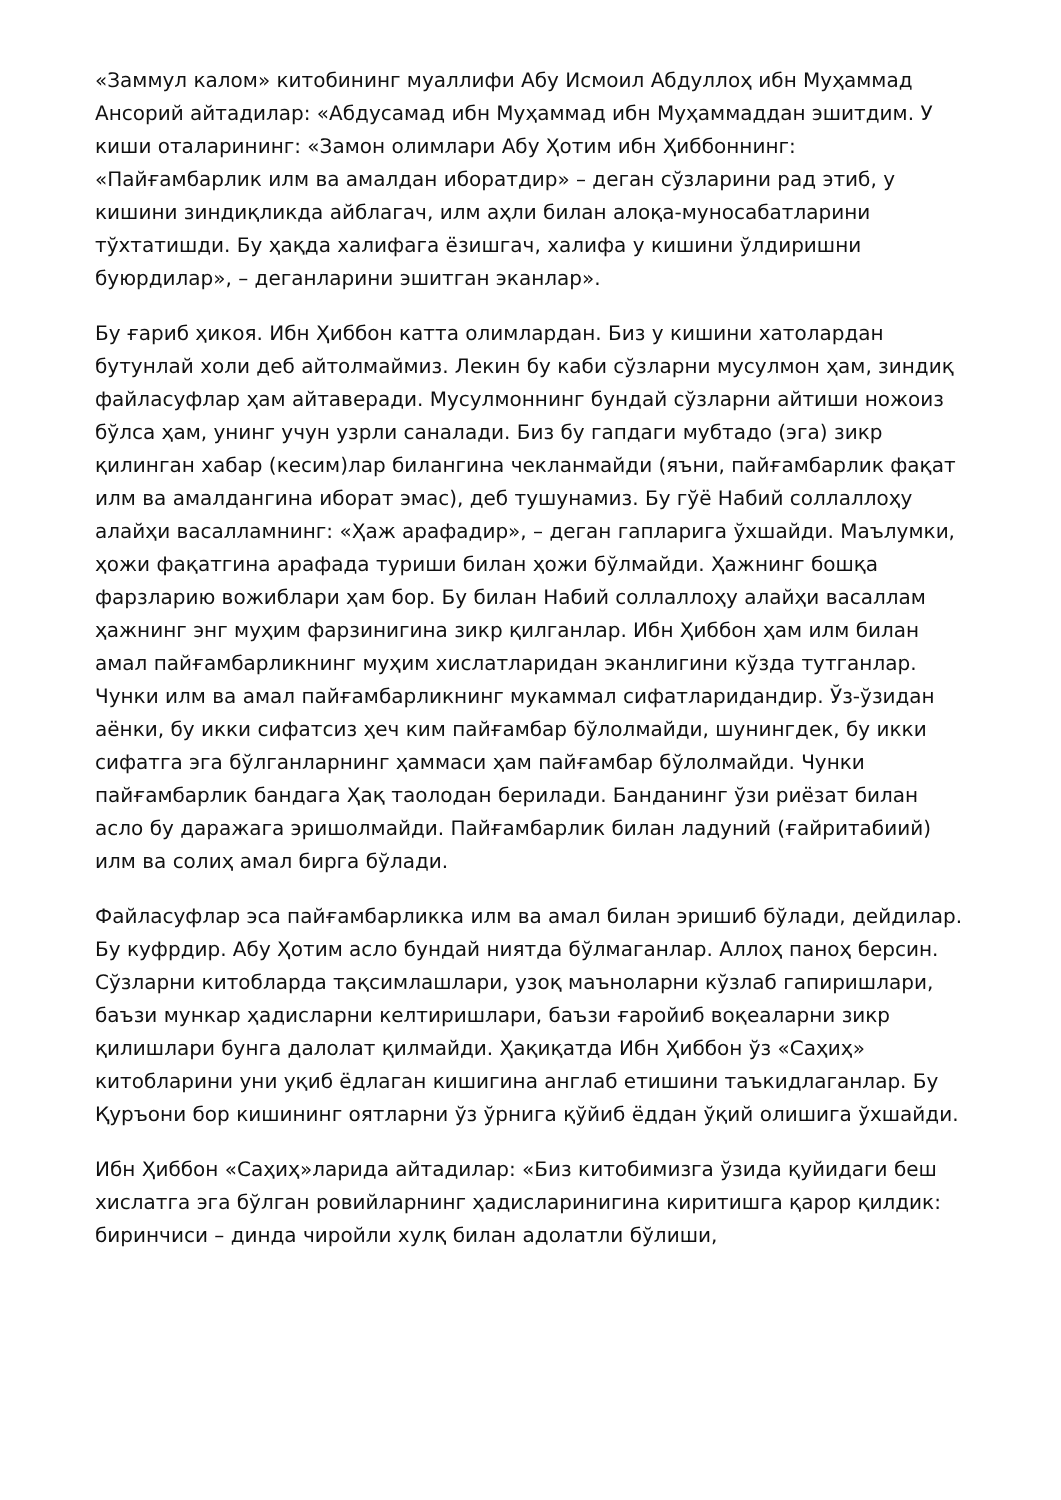«Заммул калом» китобининг муаллифи Абу Исмоил Абдуллоҳ ибн Муҳаммад Ансорий айтадилар: «Абдусамад ибн Муҳаммад ибн Муҳаммаддан эшитдим. У киши оталарининг: «Замон олимлари Абу Ҳотим ибн Ҳиббоннинг: «Пайғамбарлик илм ва амалдан иборатдир» – деган сўзларини рад этиб, у кишини зиндиқликда айблагач, илм аҳли билан алоқа-муносабатларини тўхтатишди. Бу ҳақда халифага ёзишгач, халифа у кишини ўлдиришни буюрдилар», – деганларини эшитган эканлар».
Бу ғариб ҳикоя. Ибн Ҳиббон катта олимлардан. Биз у кишини хатолардан бутунлай холи деб айтолмаймиз. Лекин бу каби сўзларни мусулмон ҳам, зиндиқ файласуфлар ҳам айтаверади. Мусулмоннинг бундай сўзларни айтиши ножоиз бўлса ҳам, унинг учун узрли саналади. Биз бу гапдаги мубтадо (эга) зикр қилинган хабар (кесим)лар билангина чекланмайди (яъни, пайғамбарлик фақат илм ва амалдангина иборат эмас), деб тушунамиз. Бу гўё Набий соллаллоҳу алайҳи васалламнинг: «Ҳаж арафадир», – деган гапларига ўхшайди. Маълумки, ҳожи фақатгина арафада туриши билан ҳожи бўлмайди. Ҳажнинг бошқа фарзларию вожиблари ҳам бор. Бу билан Набий соллаллоҳу алайҳи васаллам ҳажнинг энг муҳим фарзинигина зикр қилганлар. Ибн Ҳиббон ҳам илм билан амал пайғамбарликнинг муҳим хислатларидан эканлигини кўзда тутганлар. Чунки илм ва амал пайғамбарликнинг мукаммал сифатларидандир. Ўз-ўзидан аёнки, бу икки сифатсиз ҳеч ким пайғамбар бўлолмайди, шунингдек, бу икки сифатга эга бўлганларнинг ҳаммаси ҳам пайғамбар бўлолмайди. Чунки пайғамбарлик бандага Ҳақ таолодан берилади. Банданинг ўзи риёзат билан асло бу даражага эришолмайди. Пайғамбарлик билан ладуний (ғайритабиий) илм ва солиҳ амал бирга бўлади.
Файласуфлар эса пайғамбарликка илм ва амал билан эришиб бўлади, дейдилар. Бу куфрдир. Абу Ҳотим асло бундай ниятда бўлмаганлар. Аллоҳ паноҳ берсин. Сўзларни китобларда тақсимлашлари, узоқ маъноларни кўзлаб гапиришлари, баъзи мункар ҳадисларни келтиришлари, баъзи ғаройиб воқеаларни зикр қилишлари бунга далолат қилмайди. Ҳақиқатда Ибн Ҳиббон ўз «Саҳиҳ» китобларини уни уқиб ёдлаган кишигина англаб етишини таъкидлаганлар. Бу Қуръони бор кишининг оятларни ўз ўрнига қўйиб ёддан ўқий олишига ўхшайди.
Ибн Ҳиббон «Саҳиҳ»ларида айтадилар: «Биз китобимизга ўзида қуйидаги беш хислатга эга бўлган ровийларнинг ҳадисларинигина киритишга қарор қилдик: биринчиси – динда чиройли хулқ билан адолатли бўлиши,